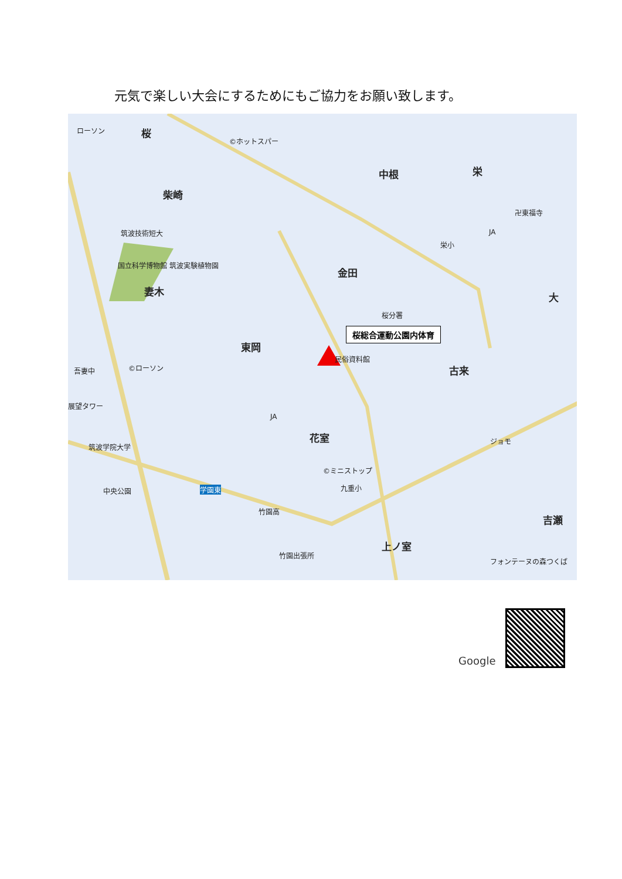元気で楽しい大会にするためにもご協力をお願い致します。
ローソン 桜
©ホットスパー
柴崎
中根 栄
卍東福寺
筑波技術短大 JA
栄小
国立科学博物館 筑波実験植物園
金田
妻木 大
桜分署
桜総合運動公園内体育
東岡
民俗資料館
古来
©ローソン
吾妻中
展望タワー
JA
花室
筑波学院大学
ジョモ
©ミニストップ
九重小
中央公園 学園東
竹園高
吉瀬
上ノ室
竹園出張所
フォンテーヌの森つくば
Google